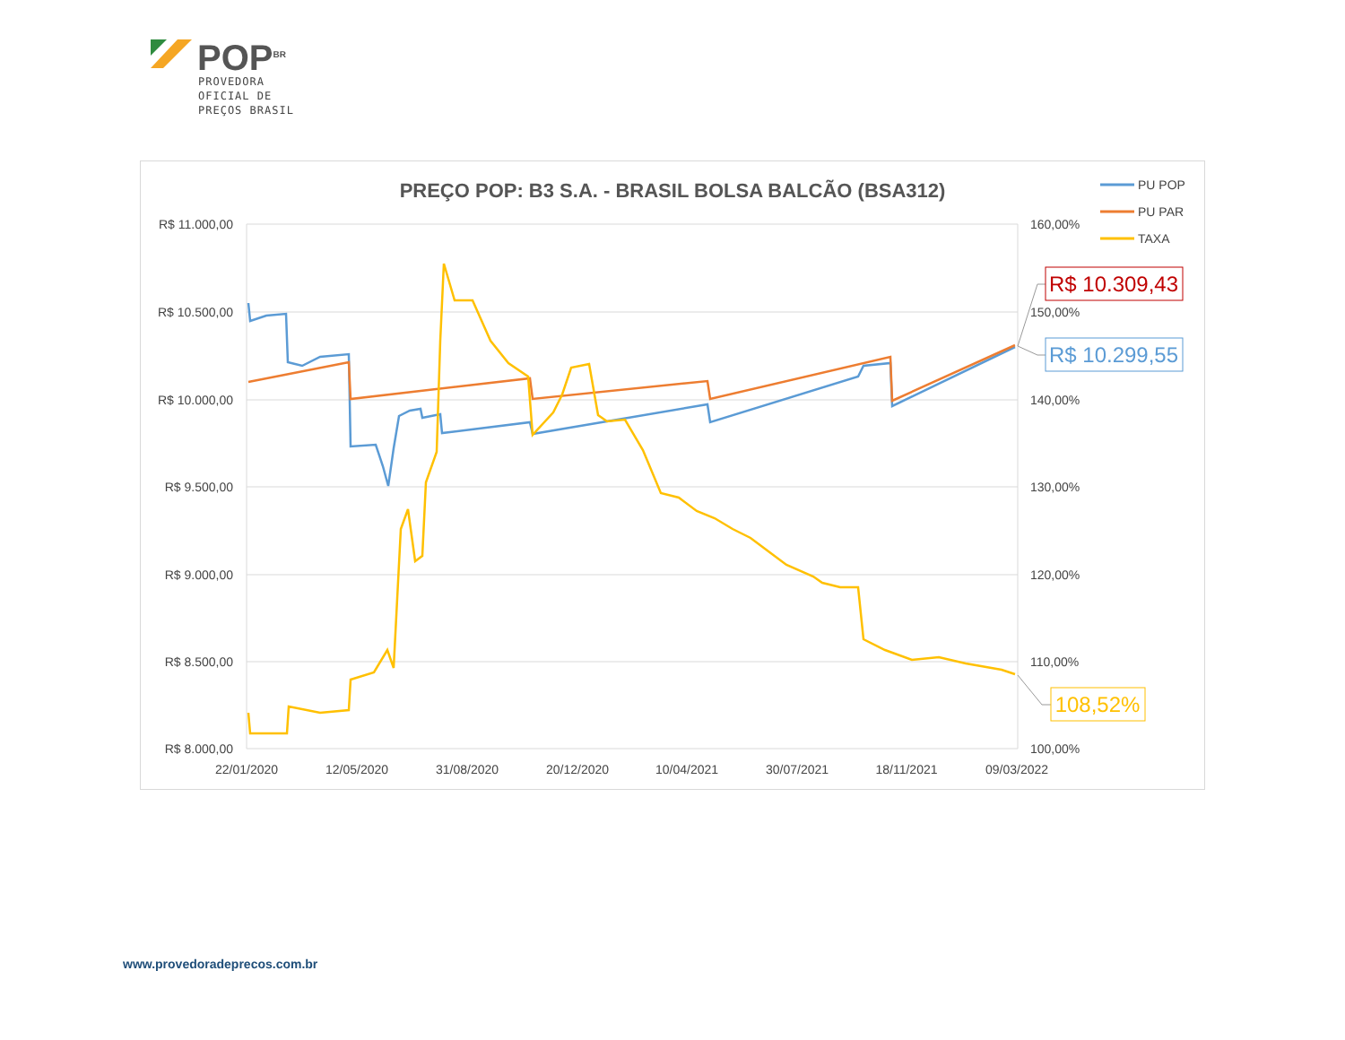POP<sup>BR</sup>
PROVEDORA
OFICIAL DE
PREÇOS BRASIL
PREÇO POP: B3 S.A. - BRASIL BOLSA BALCÃO (BSA312)
R$ 11.000,00
R$ 10.500,00
R$ 10.000,00
R$ 9.500,00
R$ 9.000,00
R$ 8.500,00
R$ 8.000,00
160,00%
150,00%
140,00%
130,00%
120,00%
110,00%
100,00%
22/01/2020
12/05/2020
31/08/2020
20/12/2020
10/04/2021
30/07/2021
18/11/2021
09/03/2022
R$ 10.309,43
R$ 10.299,55
108,52%
PU POP
PU PAR
TAXA
www.provedoradeprecos.com.br